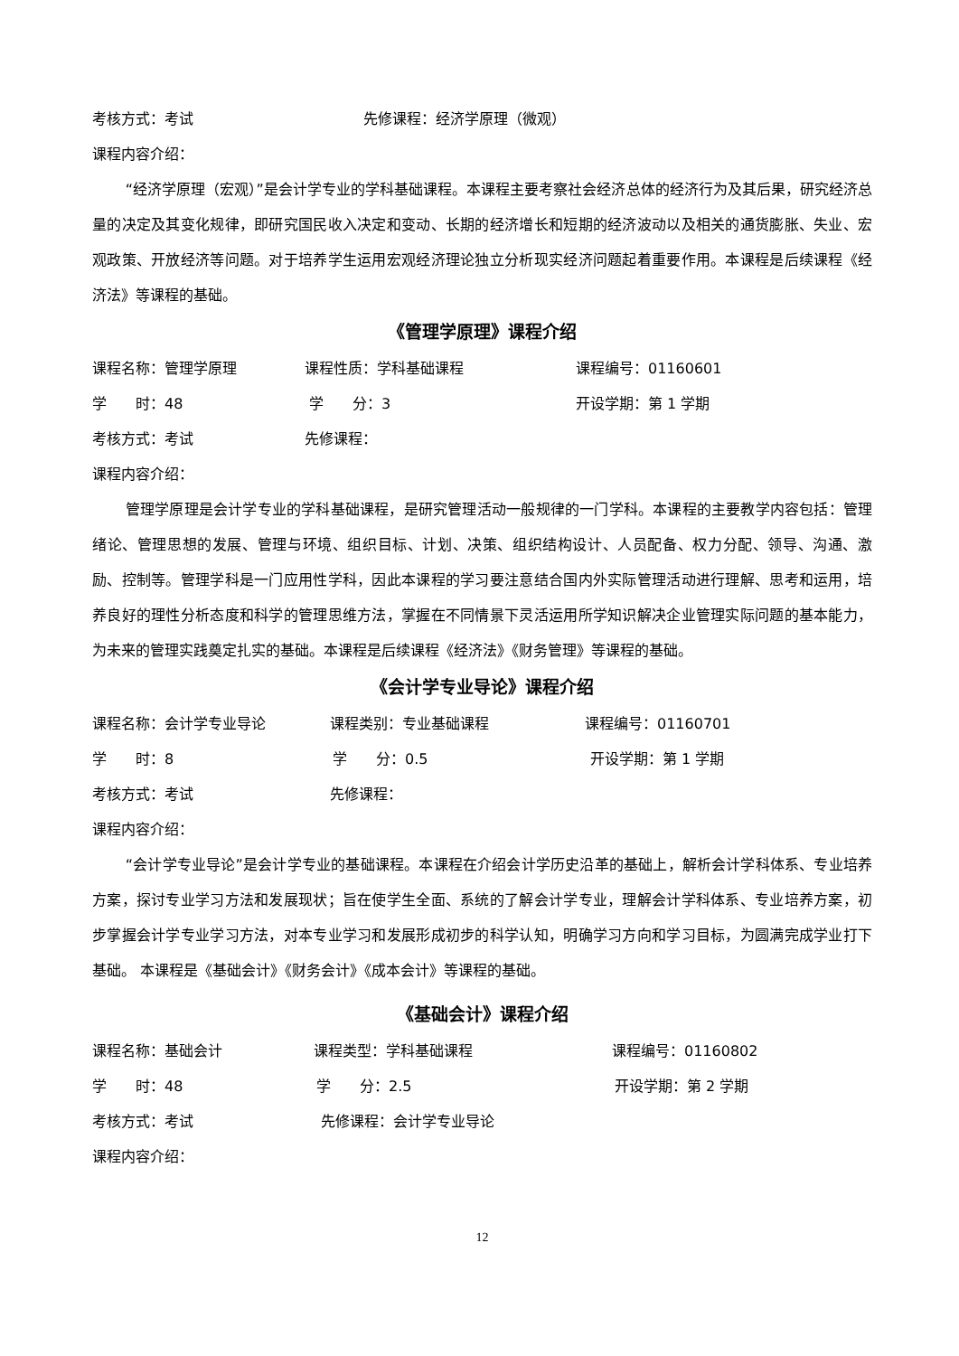考核方式：考试 先修课程：经济学原理（微观）
课程内容介绍：
“经济学原理（宏观）”是会计学专业的学科基础课程。本课程主要考察社会经济总体的经济行为及其后果，研究经济总量的决定及其变化规律，即研究国民收入决定和变动、长期的经济增长和短期的经济波动以及相关的通货膨胀、失业、宏观政策、开放经济等问题。对于培养学生运用宏观经济理论独立分析现实经济问题起着重要作用。本课程是后续课程《经济法》等课程的基础。
《管理学原理》课程介绍
课程名称：管理学原理 课程性质：学科基础课程 课程编号：01160601
学　　时：48 学　　分：3 开设学期：第 1 学期
考核方式：考试 先修课程：
课程内容介绍：
管理学原理是会计学专业的学科基础课程，是研究管理活动一般规律的一门学科。本课程的主要教学内容包括：管理绪论、管理思想的发展、管理与环境、组织目标、计划、决策、组织结构设计、人员配备、权力分配、领导、沟通、激励、控制等。管理学科是一门应用性学科，因此本课程的学习要注意结合国内外实际管理活动进行理解、思考和运用，培养良好的理性分析态度和科学的管理思维方法，掌握在不同情景下灵活运用所学知识解决企业管理实际问题的基本能力，为未来的管理实践奠定扎实的基础。本课程是后续课程《经济法》《财务管理》等课程的基础。
《会计学专业导论》课程介绍
课程名称：会计学专业导论 课程类别：专业基础课程 课程编号：01160701
学　　时：8 学　　分：0.5 开设学期：第 1 学期
考核方式：考试 先修课程：
课程内容介绍：
“会计学专业导论”是会计学专业的基础课程。本课程在介绍会计学历史沿革的基础上，解析会计学科体系、专业培养方案，探讨专业学习方法和发展现状；旨在使学生全面、系统的了解会计学专业，理解会计学科体系、专业培养方案，初步掌握会计学专业学习方法，对本专业学习和发展形成初步的科学认知，明确学习方向和学习目标，为圆满完成学业打下基础。 本课程是《基础会计》《财务会计》《成本会计》等课程的基础。
《基础会计》课程介绍
课程名称：基础会计 课程类型：学科基础课程 课程编号：01160802
学　　时：48 学　　分：2.5 开设学期：第 2 学期
考核方式：考试 先修课程：会计学专业导论
课程内容介绍：
12